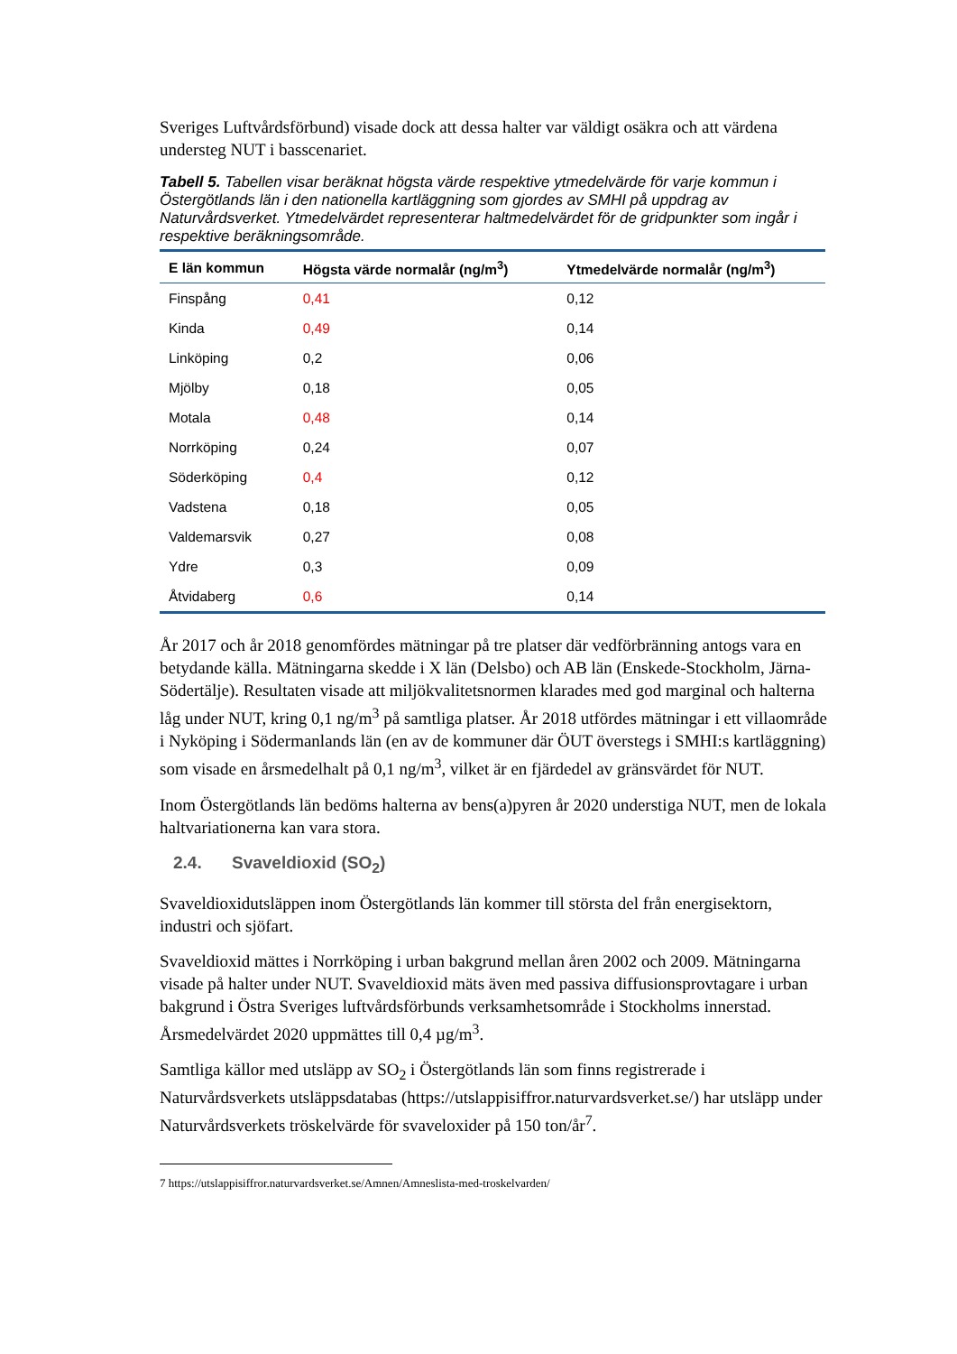Sveriges Luftvårdsförbund) visade dock att dessa halter var väldigt osäkra och att värdena understeg NUT i basscenariet.
Tabell 5. Tabellen visar beräknat högsta värde respektive ytmedelvärde för varje kommun i Östergötlands län i den nationella kartläggning som gjordes av SMHI på uppdrag av Naturvårdsverket. Ytmedelvärdet representerar haltmedelvärdet för de gridpunkter som ingår i respektive beräkningsområde.
| E län kommun | Högsta värde normalår (ng/m<sup>3</sup>) | Ytmedelvärde normalår (ng/m<sup>3</sup>) |
| --- | --- | --- |
| Finspång | 0,41 | 0,12 |
| Kinda | 0,49 | 0,14 |
| Linköping | 0,2 | 0,06 |
| Mjölby | 0,18 | 0,05 |
| Motala | 0,48 | 0,14 |
| Norrköping | 0,24 | 0,07 |
| Söderköping | 0,4 | 0,12 |
| Vadstena | 0,18 | 0,05 |
| Valdemarsvik | 0,27 | 0,08 |
| Ydre | 0,3 | 0,09 |
| Åtvidaberg | 0,6 | 0,14 |
År 2017 och år 2018 genomfördes mätningar på tre platser där vedförbränning antogs vara en betydande källa. Mätningarna skedde i X län (Delsbo) och AB län (Enskede-Stockholm, Järna-Södertälje). Resultaten visade att miljökvalitetsnormen klarades med god marginal och halterna låg under NUT, kring 0,1 ng/m<sup>3</sup> på samtliga platser. År 2018 utfördes mätningar i ett villaområde i Nyköping i Södermanlands län (en av de kommuner där ÖUT överstegs i SMHI:s kartläggning) som visade en årsmedelhalt på 0,1 ng/m<sup>3</sup>, vilket är en fjärdedel av gränsvärdet för NUT.
Inom Östergötlands län bedöms halterna av bens(a)pyren år 2020 understiga NUT, men de lokala haltvariationerna kan vara stora.
2.4. Svaveldioxid (SO<sub>2</sub>)
Svaveldioxidutsläppen inom Östergötlands län kommer till största del från energisektorn, industri och sjöfart.
Svaveldioxid mättes i Norrköping i urban bakgrund mellan åren 2002 och 2009. Mätningarna visade på halter under NUT. Svaveldioxid mäts även med passiva diffusionsprovtagare i urban bakgrund i Östra Sveriges luftvårdsförbunds verksamhetsområde i Stockholms innerstad. Årsmedelvärdet 2020 uppmättes till 0,4 µg/m<sup>3</sup>.
Samtliga källor med utsläpp av SO<sub>2</sub> i Östergötlands län som finns registrerade i Naturvårdsverkets utsläppsdatabas (https://utslappisiffror.naturvardsverket.se/) har utsläpp under Naturvårdsverkets tröskelvärde för svaveloxider på 150 ton/år<sup>7</sup>.
7 https://utslappisiffror.naturvardsverket.se/Amnen/Amneslista-med-troskelvarden/